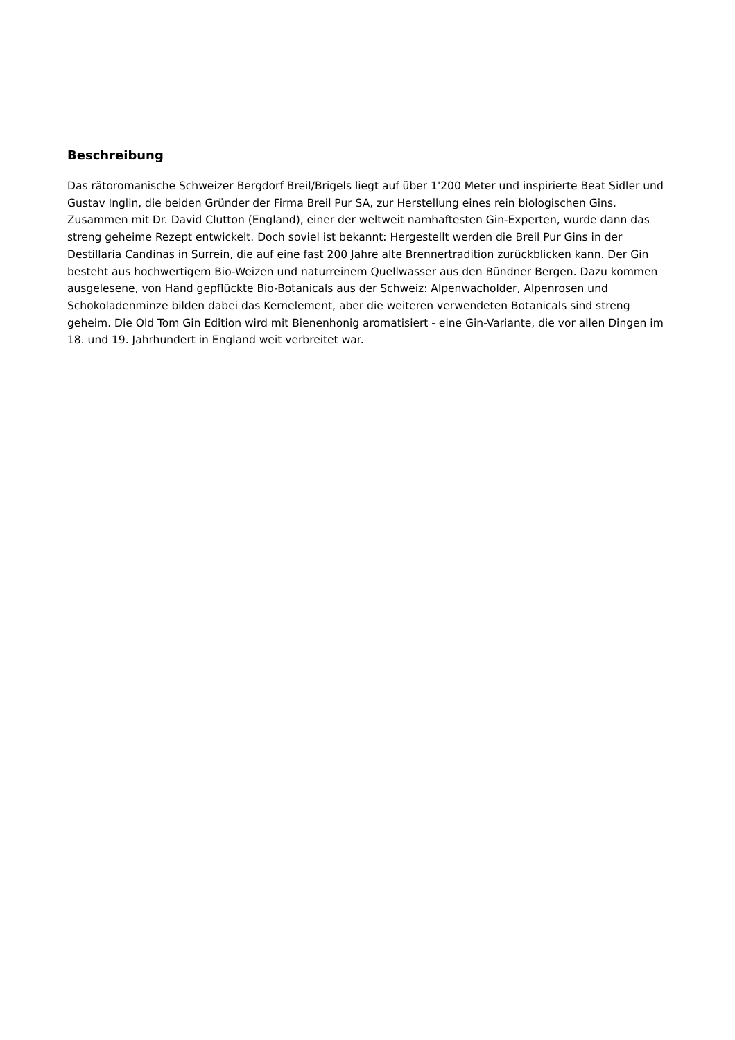Beschreibung
Das rätoromanische Schweizer Bergdorf Breil/Brigels liegt auf über 1'200 Meter und inspirierte Beat Sidler und Gustav Inglin, die beiden Gründer der Firma Breil Pur SA, zur Herstellung eines rein biologischen Gins. Zusammen mit Dr. David Clutton (England), einer der weltweit namhaftesten Gin-Experten, wurde dann das streng geheime Rezept entwickelt. Doch soviel ist bekannt: Hergestellt werden die Breil Pur Gins in der Destillaria Candinas in Surrein, die auf eine fast 200 Jahre alte Brennertradition zurückblicken kann. Der Gin besteht aus hochwertigem Bio-Weizen und naturreinem Quellwasser aus den Bündner Bergen. Dazu kommen ausgelesene, von Hand gepflückte Bio-Botanicals aus der Schweiz: Alpenwacholder, Alpenrosen und Schokoladenminze bilden dabei das Kernelement, aber die weiteren verwendeten Botanicals sind streng geheim. Die Old Tom Gin Edition wird mit Bienenhonig aromatisiert - eine Gin-Variante, die vor allen Dingen im 18. und 19. Jahrhundert in England weit verbreitet war.